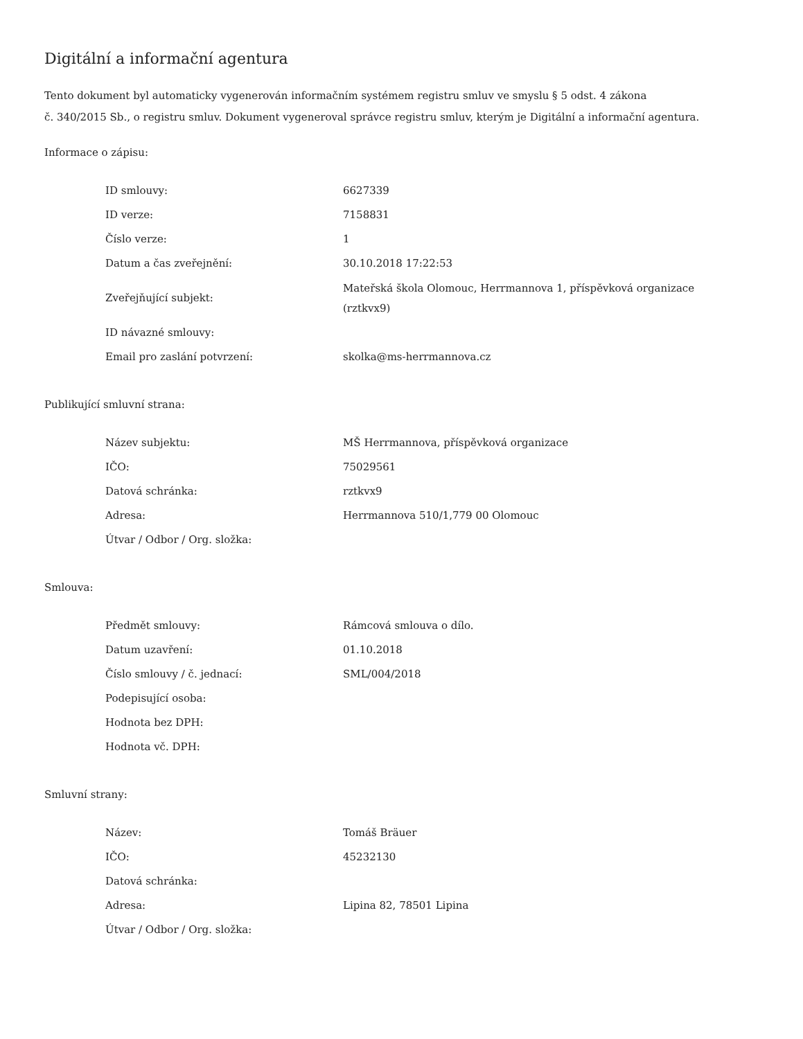Digitální a informační agentura
Tento dokument byl automaticky vygenerován informačním systémem registru smluv ve smyslu § 5 odst. 4 zákona
č. 340/2015 Sb., o registru smluv. Dokument vygeneroval správce registru smluv, kterým je Digitální a informační agentura.
Informace o zápisu:
| ID smlouvy: | 6627339 |
| ID verze: | 7158831 |
| Číslo verze: | 1 |
| Datum a čas zveřejnění: | 30.10.2018 17:22:53 |
| Zveřejňující subjekt: | Mateřská škola Olomouc, Herrmannova 1, příspěvková organizace (rztkvx9) |
| ID návazné smlouvy: | |
| Email pro zaslání potvrzení: | skolka@ms-herrmannova.cz |
Publikující smluvní strana:
| Název subjektu: | MŠ Herrmannova, příspěvková organizace |
| IČO: | 75029561 |
| Datová schránka: | rztkvx9 |
| Adresa: | Herrmannova 510/1,779 00 Olomouc |
| Útvar / Odbor / Org. složka: | |
Smlouva:
| Předmět smlouvy: | Rámcová smlouva o dílo. |
| Datum uzavření: | 01.10.2018 |
| Číslo smlouvy / č. jednací: | SML/004/2018 |
| Podepisující osoba: | |
| Hodnota bez DPH: | |
| Hodnota vč. DPH: | |
Smluvní strany:
| Název: | Tomáš Bräuer |
| IČO: | 45232130 |
| Datová schránka: | |
| Adresa: | Lipina 82, 78501 Lipina |
| Útvar / Odbor / Org. složka: | |